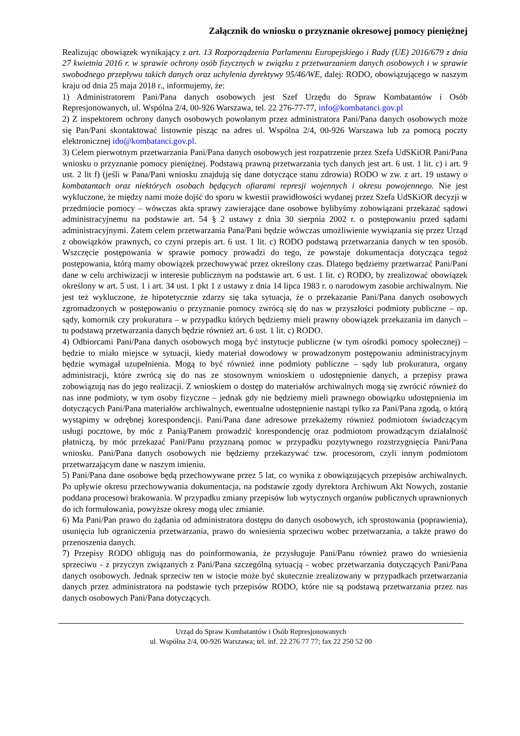Załącznik do wniosku o przyznanie okresowej pomocy pieniężnej
Realizując obowiązek wynikający z art. 13 Rozporządzenia Parlamentu Europejskiego i Rady (UE) 2016/679 z dnia 27 kwietnia 2016 r. w sprawie ochrony osób fizycznych w związku z przetwarzaniem danych osobowych i w sprawie swobodnego przepływu takich danych oraz uchylenia dyrektywy 95/46/WE, dalej: RODO, obowiązującego w naszym kraju od dnia 25 maja 2018 r., informujemy, że:
1) Administratorem Pani/Pana danych osobowych jest Szef Urzędu do Spraw Kombatantów i Osób Represjonowanych, ul. Wspólna 2/4, 00-926 Warszawa, tel. 22 276-77-77, info@kombatanci.gov.pl
2) Z inspektorem ochrony danych osobowych powołanym przez administratora Pani/Pana danych osobowych może się Pan/Pani skontaktować listownie pisząc na adres ul. Wspólna 2/4, 00-926 Warszawa lub za pomocą poczty elektronicznej ido@kombatanci.gov.pl.
3) Celem pierwotnym przetwarzania Pani/Pana danych osobowych jest rozpatrzenie przez Szefa UdSKiOR Pani/Pana wniosku o przyznanie pomocy pieniężnej. Podstawą prawną przetwarzania tych danych jest art. 6 ust. 1 lit. c) i art. 9 ust. 2 lit f) (jeśli w Pana/Pani wniosku znajdują się dane dotyczące stanu zdrowia) RODO w zw. z art. 19 ustawy o kombatantach oraz niektórych osobach będących ofiarami represji wojennych i okresu powojennego. Nie jest wykluczone, że między nami może dojść do sporu w kwestii prawidłowości wydanej przez Szefa UdSKiOR decyzji w przedmiocie pomocy – wówczas akta sprawy zawierające dane osobowe bylibyśmy zobowiązani przekazać sądowi administracyjnemu na podstawie art. 54 § 2 ustawy z dnia 30 sierpnia 2002 r. o postępowaniu przed sądami administracyjnymi. Zatem celem przetwarzania Pana/Pani będzie wówczas umożliwienie wywiązania się przez Urząd z obowiązków prawnych, co czyni przepis art. 6 ust. 1 lit. c) RODO podstawą przetwarzania danych w ten sposób. Wszczęcie postępowania w sprawie pomocy prowadzi do tego, że powstaje dokumentacja dotycząca tegoż postępowania, którą mamy obowiązek przechowywać przez określony czas. Dlatego będziemy przetwarzać Pani/Pani dane w celu archiwizacji w interesie publicznym na podstawie art. 6 ust. 1 lit. c) RODO, by zrealizować obowiązek określony w art. 5 ust. 1 i art. 34 ust. 1 pkt 1 z ustawy z dnia 14 lipca 1983 r. o narodowym zasobie archiwalnym. Nie jest też wykluczone, że hipotetycznie zdarzy się taka sytuacja, że o przekazanie Pani/Pana danych osobowych zgromadzonych w postępowaniu o przyznanie pomocy zwrócą się do nas w przyszłości podmioty publiczne – np. sądy, komornik czy prokuratura – w przypadku których będziemy mieli prawny obowiązek przekazania im danych – tu podstawą przetwarzania danych będzie również art. 6 ust. 1 lit. c) RODO.
4) Odbiorcami Pani/Pana danych osobowych mogą być instytucje publiczne (w tym ośrodki pomocy społecznej) – będzie to miało miejsce w sytuacji, kiedy materiał dowodowy w prowadzonym postępowaniu administracyjnym będzie wymagał uzupełnienia. Mogą to być również inne podmioty publiczne – sądy lub prokuratura, organy administracji, które zwrócą się do nas ze stosownym wnioskiem o udostępnienie danych, a przepisy prawa zobowiązują nas do jego realizacji. Z wnioskiem o dostęp do materiałów archiwalnych mogą się zwrócić również do nas inne podmioty, w tym osoby fizyczne – jednak gdy nie będziemy mieli prawnego obowiązku udostępnienia im dotyczących Pani/Pana materiałów archiwalnych, ewentualne udostępnienie nastąpi tylko za Pani/Pana zgodą, o którą wystąpimy w odrębnej korespondencji. Pani/Pana dane adresowe przekażemy również podmiotom świadczącym usługi pocztowe, by móc z Panią/Panem prowadzić korespondencję oraz podmiotom prowadzącym działalność płatniczą, by móc przekazać Pani/Panu przyznaną pomoc w przypadku pozytywnego rozstrzygnięcia Pani/Pana wniosku. Pani/Pana danych osobowych nie będziemy przekazywać tzw. procesorom, czyli innym podmiotom przetwarzającym dane w naszym imieniu.
5) Pani/Pana dane osobowe będą przechowywane przez 5 lat, co wynika z obowiązujących przepisów archiwalnych. Po upływie okresu przechowywania dokumentacja, na podstawie zgody dyrektora Archiwum Akt Nowych, zostanie poddana procesowi brakowania. W przypadku zmiany przepisów lub wytycznych organów publicznych uprawnionych do ich formułowania, powyższe okresy mogą ulec zmianie.
6) Ma Pani/Pan prawo do żądania od administratora dostępu do danych osobowych, ich sprostowania (poprawienia), usunięcia lub ograniczenia przetwarzania, prawo do wniesienia sprzeciwu wobec przetwarzania, a także prawo do przenoszenia danych.
7) Przepisy RODO obligują nas do poinformowania, że przysługuje Pani/Panu również prawo do wniesienia sprzeciwu - z przyczyn związanych z Pani/Pana szczególną sytuacją - wobec przetwarzania dotyczących Pani/Pana danych osobowych. Jednak sprzeciw ten w istocie może być skutecznie zrealizowany w przypadkach przetwarzania danych przez administratora na podstawie tych przepisów RODO, które nie są podstawą przetwarzania przez nas danych osobowych Pani/Pana dotyczących.
Urząd do Spraw Kombatantów i Osób Represjonowanych
ul. Wspólna 2/4, 00-926 Warszawa; tel. inf. 22 276 77 77; fax 22 250 52 00